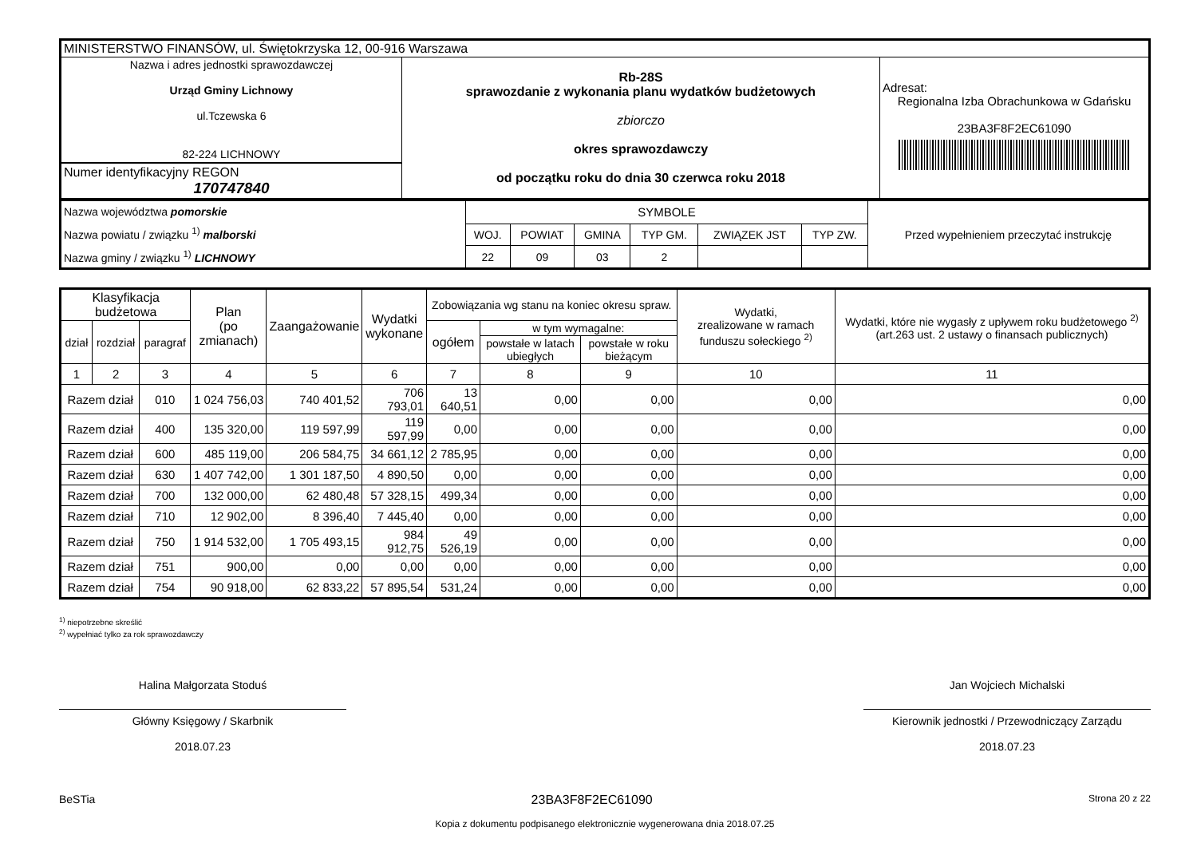| MINISTERSTWO FINANSÓW, ul. Świętokrzyska 12, 00-916 Warszawa | | |
| Nazwa i adres jednostki sprawozdawczej Urząd Gminy Lichnowy ul.Tczewska 6 82-224 LICHNOWY Numer identyfikacyjny REGON 170747840 | Rb-28S sprawozdanie z wykonania planu wydatków budżetowych zbiorczo okres sprawozdawczy od początku roku do dnia 30 czerwca roku 2018 | Adresat: Regionalna Izba Obrachunkowa w Gdańsku 23BA3F8F2EC61090 |
| Nazwa województwa pomorskie Nazwa powiatu / związku <sup>1)</sup> malborski Nazwa gminy / związku <sup>1)</sup> LICHNOWY | SYMBOLE | | | | | | Przed wypełnieniem przeczytać instrukcję |
| | WOJ. | POWIAT | GMINA | TYP GM. | ZWIĄZEK JST | TYP ZW. | |
| | 22 | 09 | 03 | 2 | | | |
| Klasyfikacja budżetowa | | | Plan (po zmianach) | Zaangażowanie | Wydatki wykonane | Zobowiązania wg stanu na koniec okresu spraw. | | | Wydatki, zrealizowane w ramach funduszu sołeckiego <sup>2)</sup> | Wydatki, które nie wygasły z upływem roku budżetowego <sup>2)</sup> (art.263 ust. 2 ustawy o finansach publicznych) |
| --- | --- | --- | --- | --- | --- | --- | --- | --- | --- | --- |
| dział | rozdział | paragraf | | | | ogółem | w tym wymagalne: | | | |
| | | | | | | | powstałe w latach ubiegłych | powstałe w roku bieżącym | | |
| 1 | 2 | 3 | 4 | 5 | 6 | 7 | 8 | 9 | 10 | 11 |
| Razem dział | | 010 | 1 024 756,03 | 740 401,52 | 706 793,01 | 13 640,51 | 0,00 | 0,00 | 0,00 | 0,00 |
| Razem dział | | 400 | 135 320,00 | 119 597,99 | 119 597,99 | 0,00 | 0,00 | 0,00 | 0,00 | 0,00 |
| Razem dział | | 600 | 485 119,00 | 206 584,75 | 34 661,12 | 2 785,95 | 0,00 | 0,00 | 0,00 | 0,00 |
| Razem dział | | 630 | 1 407 742,00 | 1 301 187,50 | 4 890,50 | 0,00 | 0,00 | 0,00 | 0,00 | 0,00 |
| Razem dział | | 700 | 132 000,00 | 62 480,48 | 57 328,15 | 499,34 | 0,00 | 0,00 | 0,00 | 0,00 |
| Razem dział | | 710 | 12 902,00 | 8 396,40 | 7 445,40 | 0,00 | 0,00 | 0,00 | 0,00 | 0,00 |
| Razem dział | | 750 | 1 914 532,00 | 1 705 493,15 | 984 912,75 | 49 526,19 | 0,00 | 0,00 | 0,00 | 0,00 |
| Razem dział | | 751 | 900,00 | 0,00 | 0,00 | 0,00 | 0,00 | 0,00 | 0,00 | 0,00 |
| Razem dział | | 754 | 90 918,00 | 62 833,22 | 57 895,54 | 531,24 | 0,00 | 0,00 | 0,00 | 0,00 |
<sup>1)</sup> niepotrzebne skreślić
<sup>2)</sup> wypełniać tylko za rok sprawozdawczy
Halina Małgorzata Stoduś
Główny Księgowy / Skarbnik
2018.07.23
Jan Wojciech Michalski
Kierownik jednostki / Przewodniczący Zarządu
2018.07.23
BeSTia 23BA3F8F2EC61090 Strona 20 z 22
Kopia z dokumentu podpisanego elektronicznie wygenerowana dnia 2018.07.25